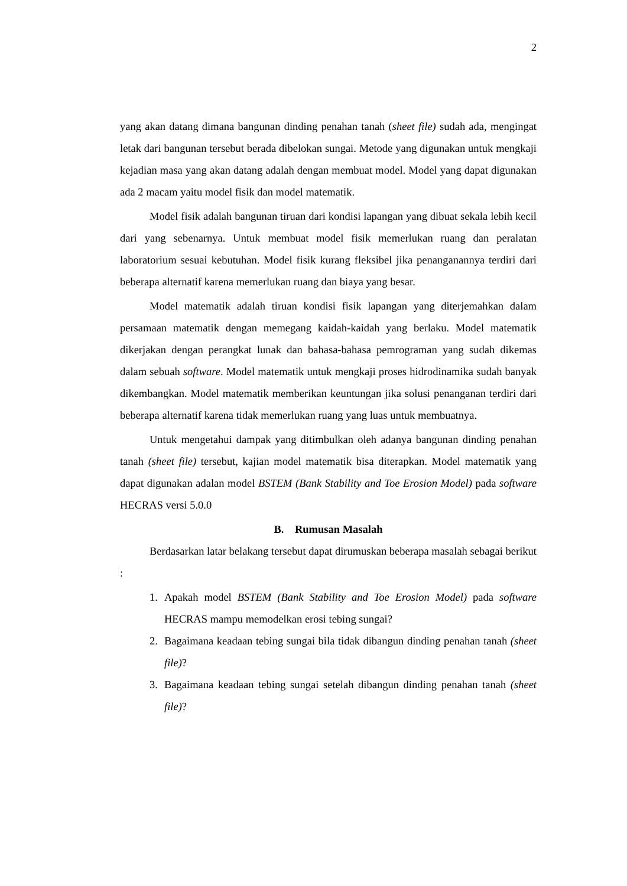2
yang akan datang dimana bangunan dinding penahan tanah (sheet file) sudah ada, mengingat letak dari bangunan tersebut berada dibelokan sungai. Metode yang digunakan untuk mengkaji kejadian masa yang akan datang adalah dengan membuat model. Model yang dapat digunakan ada 2 macam yaitu model fisik dan model matematik.
Model fisik adalah bangunan tiruan dari kondisi lapangan yang dibuat sekala lebih kecil dari yang sebenarnya. Untuk membuat model fisik memerlukan ruang dan peralatan laboratorium sesuai kebutuhan. Model fisik kurang fleksibel jika penanganannya terdiri dari beberapa alternatif karena memerlukan ruang dan biaya yang besar.
Model matematik adalah tiruan kondisi fisik lapangan yang diterjemahkan dalam persamaan matematik dengan memegang kaidah-kaidah yang berlaku. Model matematik dikerjakan dengan perangkat lunak dan bahasa-bahasa pemrograman yang sudah dikemas dalam sebuah software. Model matematik untuk mengkaji proses hidrodinamika sudah banyak dikembangkan. Model matematik memberikan keuntungan jika solusi penanganan terdiri dari beberapa alternatif karena tidak memerlukan ruang yang luas untuk membuatnya.
Untuk mengetahui dampak yang ditimbulkan oleh adanya bangunan dinding penahan tanah (sheet file) tersebut, kajian model matematik bisa diterapkan. Model matematik yang dapat digunakan adalan model BSTEM (Bank Stability and Toe Erosion Model) pada software HECRAS versi 5.0.0
B. Rumusan Masalah
Berdasarkan latar belakang tersebut dapat dirumuskan beberapa masalah sebagai berikut :
1. Apakah model BSTEM (Bank Stability and Toe Erosion Model) pada software HECRAS mampu memodelkan erosi tebing sungai?
2. Bagaimana keadaan tebing sungai bila tidak dibangun dinding penahan tanah (sheet file)?
3. Bagaimana keadaan tebing sungai setelah dibangun dinding penahan tanah (sheet file)?